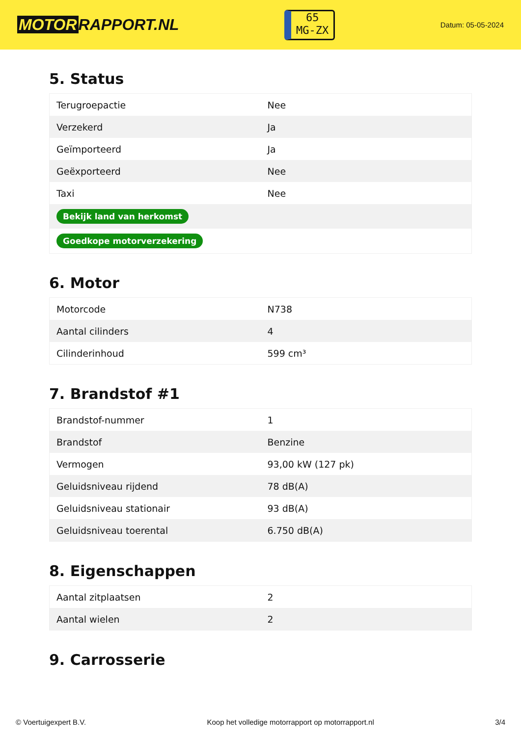MOTOR RAPPORT.NL
65
MG-ZX
Datum: 05-05-2024
5. Status
| Terugroepactie | Nee |
| Verzekerd | Ja |
| Geïmporteerd | Ja |
| Geëxporteerd | Nee |
| Taxi | Nee |
| Bekijk land van herkomst | |
| Goedkope motorverzekering | |
6. Motor
| Motorcode | N738 |
| Aantal cilinders | 4 |
| Cilinderinhoud | 599 cm³ |
7. Brandstof #1
| Brandstof-nummer | 1 |
| Brandstof | Benzine |
| Vermogen | 93,00 kW (127 pk) |
| Geluidsniveau rijdend | 78 dB(A) |
| Geluidsniveau stationair | 93 dB(A) |
| Geluidsniveau toerental | 6.750 dB(A) |
8. Eigenschappen
| Aantal zitplaatsen | 2 |
| Aantal wielen | 2 |
9. Carrosserie
© Voertuigexpert B.V. Koop het volledige motorrapport op motorrapport.nl 3/4